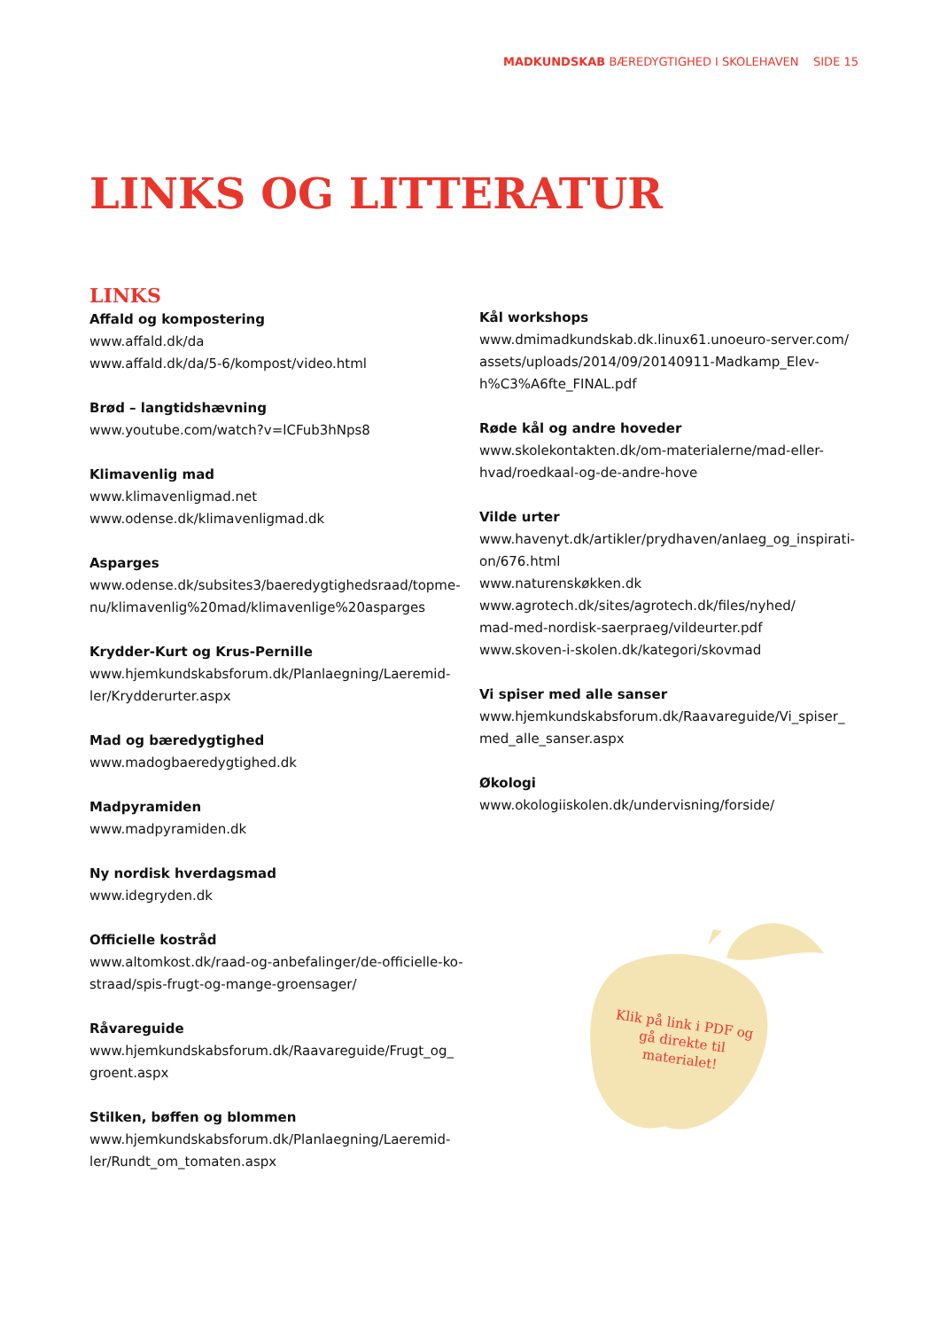MADKUNDSKAB BÆREDYGTIGHED I SKOLEHAVEN SIDE 15
LINKS OG LITTERATUR
LINKS
Affald og kompostering
www.affald.dk/da
www.affald.dk/da/5-6/kompost/video.html
Brød – langtidshævning
www.youtube.com/watch?v=lCFub3hNps8
Klimavenlig mad
www.klimavenligmad.net
www.odense.dk/klimavenligmad.dk
Asparges
www.odense.dk/subsites3/baeredygtighedsraad/topme-
nu/klimavenlig%20mad/klimavenlige%20asparges
Krydder-Kurt og Krus-Pernille
www.hjemkundskabsforum.dk/Planlaegning/Laeremid-
ler/Krydderurter.aspx
Mad og bæredygtighed
www.madogbaeredygtighed.dk
Madpyramiden
www.madpyramiden.dk
Ny nordisk hverdagsmad
www.idegryden.dk
Officielle kostråd
www.altomkost.dk/raad-og-anbefalinger/de-officielle-ko-
straad/spis-frugt-og-mange-groensager/
Råvareguide
www.hjemkundskabsforum.dk/Raavareguide/Frugt_og_
groent.aspx
Stilken, bøffen og blommen
www.hjemkundskabsforum.dk/Planlaegning/Laeremid-
ler/Rundt_om_tomaten.aspx
Kål workshops
www.dmimadkundskab.dk.linux61.unoeuro-server.com/
assets/uploads/2014/09/20140911-Madkamp_Elev-
h%C3%A6fte_FINAL.pdf
Røde kål og andre hoveder
www.skolekontakten.dk/om-materialerne/mad-eller-
hvad/roedkaal-og-de-andre-hove
Vilde urter
www.havenyt.dk/artikler/prydhaven/anlaeg_og_inspirati-
on/676.html
www.naturenskøkken.dk
www.agrotech.dk/sites/agrotech.dk/files/nyhed/
mad-med-nordisk-saerpraeg/vildeurter.pdf
www.skoven-i-skolen.dk/kategori/skovmad
Vi spiser med alle sanser
www.hjemkundskabsforum.dk/Raavareguide/Vi_spiser_
med_alle_sanser.aspx
Økologi
www.okologiiskolen.dk/undervisning/forside/
Klik på link i PDF og gå direkte til materialet!